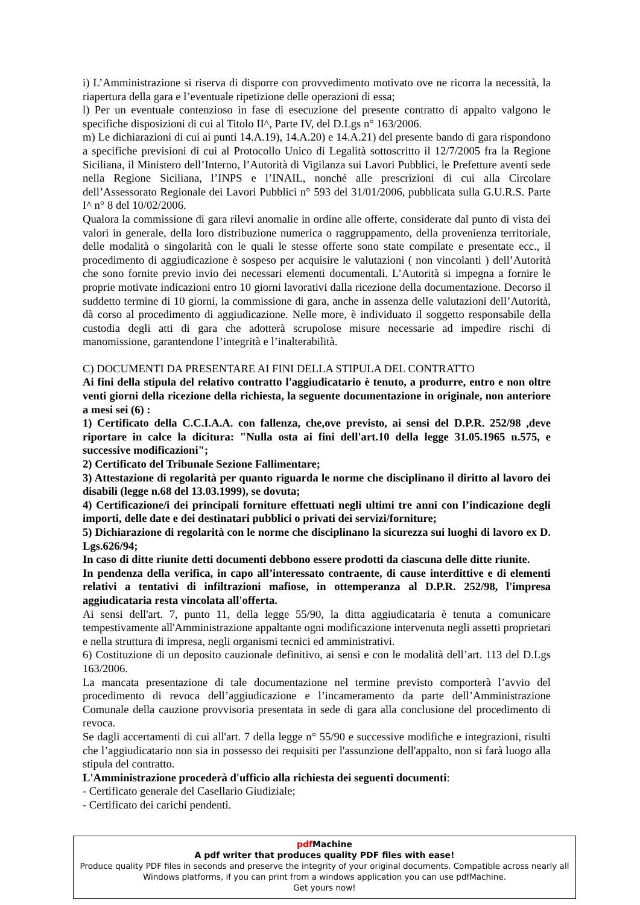i) L’Amministrazione si riserva di disporre con provvedimento motivato ove ne ricorra la necessità, la riapertura della gara e l’eventuale ripetizione delle operazioni di essa;
l) Per un eventuale contenzioso in fase di esecuzione del presente contratto di appalto valgono le specifiche disposizioni di cui al Titolo II^, Parte IV, del D.Lgs n° 163/2006.
m) Le dichiarazioni di cui ai punti 14.A.19), 14.A.20) e 14.A.21) del presente bando di gara rispondono a specifiche previsioni di cui al Protocollo Unico di Legalità sottoscritto il 12/7/2005 fra la Regione Siciliana, il Ministero dell’Interno, l’Autorità di Vigilanza sui Lavori Pubblici, le Prefetture aventi sede nella Regione Siciliana, l’INPS e l’INAIL, nonché alle prescrizioni di cui alla Circolare dell’Assessorato Regionale dei Lavori Pubblici n° 593 del 31/01/2006, pubblicata sulla G.U.R.S. Parte I^ n° 8 del 10/02/2006.
Qualora la commissione di gara rilevi anomalie in ordine alle offerte, considerate dal punto di vista dei valori in generale, della loro distribuzione numerica o raggruppamento, della provenienza territoriale, delle modalità o singolarità con le quali le stesse offerte sono state compilate e presentate ecc., il procedimento di aggiudicazione è sospeso per acquisire le valutazioni ( non vincolanti ) dell’Autorità che sono fornite previo invio dei necessari elementi documentali. L’Autorità si impegna a fornire le proprie motivate indicazioni entro 10 giorni lavorativi dalla ricezione della documentazione. Decorso il suddetto termine di 10 giorni, la commissione di gara, anche in assenza delle valutazioni dell’Autorità, dà corso al procedimento di aggiudicazione. Nelle more, è individuato il soggetto responsabile della custodia degli atti di gara che adotterà scrupolose misure necessarie ad impedire rischi di manomissione, garantendone l’integrità e l’inalterabilità.
C) DOCUMENTI DA PRESENTARE AI FINI DELLA STIPULA DEL CONTRATTO
Ai fini della stipula del relativo contratto l'aggiudicatario è tenuto, a produrre, entro e non oltre venti giorni della ricezione della richiesta, la seguente documentazione in originale, non anteriore a mesi sei (6) :
1) Certificato della C.C.I.A.A. con fallenza, che,ove previsto, ai sensi del D.P.R. 252/98 ,deve riportare in calce la dicitura: "Nulla osta ai fini dell'art.10 della legge 31.05.1965 n.575, e successive modificazioni";
2) Certificato del Tribunale Sezione Fallimentare;
3) Attestazione di regolarità per quanto riguarda le norme che disciplinano il diritto al lavoro dei disabili (legge n.68 del 13.03.1999), se dovuta;
4) Certificazione/i dei principali forniture effettuati negli ultimi tre anni con l’indicazione degli importi, delle date e dei destinatari pubblici o privati dei servizi/forniture;
5) Dichiarazione di regolarità con le norme che disciplinano la sicurezza sui luoghi di lavoro ex D. Lgs.626/94;
In caso di ditte riunite detti documenti debbono essere prodotti da ciascuna delle ditte riunite.
In pendenza della verifica, in capo all’interessato contraente, di cause interdittive e di elementi relativi a tentativi di infiltrazioni mafiose, in ottemperanza al D.P.R. 252/98, l'impresa aggiudicataria resta vincolata all'offerta.
Ai sensi dell'art. 7, punto 11, della legge 55/90, la ditta aggiudicataria è tenuta a comunicare tempestivamente all'Amministrazione appaltante ogni modificazione intervenuta negli assetti proprietari e nella struttura di impresa, negli organismi tecnici ed amministrativi.
6) Costituzione di un deposito cauzionale definitivo, ai sensi e con le modalità dell’art. 113 del D.Lgs 163/2006.
La mancata presentazione di tale documentazione nel termine previsto comporterà l’avvio del procedimento di revoca dell’aggiudicazione e l’incameramento da parte dell’Amministrazione Comunale della cauzione provvisoria presentata in sede di gara alla conclusione del procedimento di revoca.
Se dagli accertamenti di cui all'art. 7 della legge n° 55/90 e successive modifiche e integrazioni, risulti che l’aggiudicatario non sia in possesso dei requisiti per l'assunzione dell'appalto, non si farà luogo alla stipula del contratto.
L'Amministrazione procederà d'ufficio alla richiesta dei seguenti documenti:
- Certificato generale del Casellario Giudiziale;
- Certificato dei carichi pendenti.
pdf Machine
A pdf writer that produces quality PDF files with ease!
Produce quality PDF files in seconds and preserve the integrity of your original documents. Compatible across nearly all Windows platforms, if you can print from a windows application you can use pdfMachine.
Get yours now!